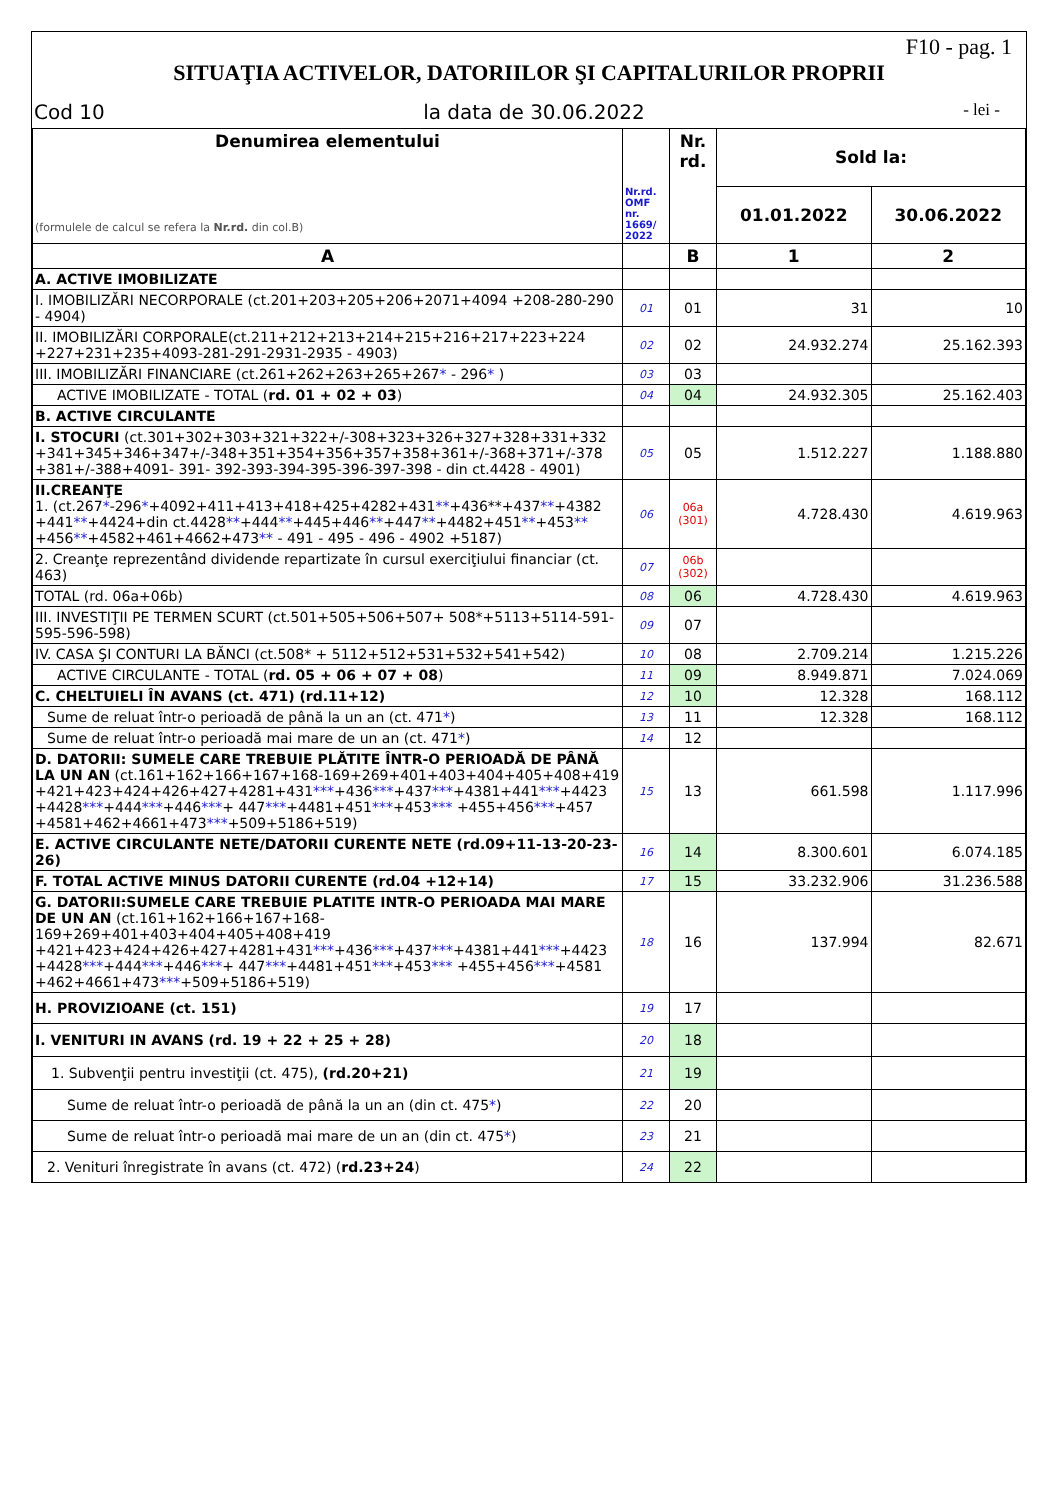F10 - pag. 1
SITUAŢIA ACTIVELOR, DATORIILOR ŞI CAPITALURILOR PROPRII
Cod 10 la data de 30.06.2022 - lei -
| Denumirea elementului (formulele de calcul se refera la Nr.rd. din col.B) | Nr.rd. OMF nr. 1669/ 2022 | Nr. rd. | Sold la: | |
| --- | --- | --- | --- | --- |
| | | | 01.01.2022 | 30.06.2022 |
| A | | B | 1 | 2 |
| A. ACTIVE IMOBILIZATE | | | | |
| I. IMOBILIZĂRI NECORPORALE (ct.201+203+205+206+2071+4094 +208-280-290 - 4904) | 01 | 01 | 31 | 10 |
| II. IMOBILIZĂRI CORPORALE(ct.211+212+213+214+215+216+217+223+224 +227+231+235+4093-281-291-2931-2935 - 4903) | 02 | 02 | 24.932.274 | 25.162.393 |
| III. IMOBILIZĂRI FINANCIARE (ct.261+262+263+265+267 * - 296 * ) | 03 | 03 | | |
| ACTIVE IMOBILIZATE - TOTAL ( rd. 01 + 02 + 03 ) | 04 | 04 | 24.932.305 | 25.162.403 |
| B. ACTIVE CIRCULANTE | | | | |
| I. STOCURI (ct.301+302+303+321+322+/-308+323+326+327+328+331+332 +341+345+346+347+/-348+351+354+356+357+358+361+/-368+371+/-378 +381+/-388+4091- 391- 392-393-394-395-396-397-398 - din ct.4428 - 4901) | 05 | 05 | 1.512.227 | 1.188.880 |
| II.CREANŢE 1. (ct.267 * -296 * +4092+411+413+418+425+4282+431 ** +436**+437 ** +4382 +441 ** +4424+din ct.4428 ** +444 ** +445+446 ** +447 ** +4482+451 ** +453 ** +456 ** +4582+461+4662+473 ** - 491 - 495 - 496 - 4902 +5187) | 06 | 06a (301) | 4.728.430 | 4.619.963 |
| 2. Creanţe reprezentând dividende repartizate în cursul exerciţiului financiar (ct. 463) | 07 | 06b (302) | | |
| TOTAL (rd. 06a+06b) | 08 | 06 | 4.728.430 | 4.619.963 |
| III. INVESTIŢII PE TERMEN SCURT (ct.501+505+506+507+ 508*+5113+5114-591-595-596-598) | 09 | 07 | | |
| IV. CASA ŞI CONTURI LA BĂNCI (ct.508* + 5112+512+531+532+541+542) | 10 | 08 | 2.709.214 | 1.215.226 |
| ACTIVE CIRCULANTE - TOTAL ( rd. 05 + 06 + 07 + 08 ) | 11 | 09 | 8.949.871 | 7.024.069 |
| C. CHELTUIELI ÎN AVANS (ct. 471) (rd.11+12) | 12 | 10 | 12.328 | 168.112 |
| Sume de reluat într-o perioadă de până la un an (ct. 471 * ) | 13 | 11 | 12.328 | 168.112 |
| Sume de reluat într-o perioadă mai mare de un an (ct. 471 * ) | 14 | 12 | | |
| D. DATORII: SUMELE CARE TREBUIE PLĂTITE ÎNTR-O PERIOADĂ DE PÂNĂ LA UN AN (ct.161+162+166+167+168-169+269+401+403+404+405+408+419 +421+423+424+426+427+4281+431 *** +436 *** +437 *** +4381+441 *** +4423 +4428 *** +444 *** +446 *** + 447 *** +4481+451 *** +453 *** +455+456 *** +457 +4581+462+4661+473 *** +509+5186+519) | 15 | 13 | 661.598 | 1.117.996 |
| E. ACTIVE CIRCULANTE NETE/DATORII CURENTE NETE (rd.09+11-13-20-23-26) | 16 | 14 | 8.300.601 | 6.074.185 |
| F. TOTAL ACTIVE MINUS DATORII CURENTE (rd.04 +12+14) | 17 | 15 | 33.232.906 | 31.236.588 |
| G. DATORII:SUMELE CARE TREBUIE PLATITE INTR-O PERIOADA MAI MARE DE UN AN (ct.161+162+166+167+168-169+269+401+403+404+405+408+419 +421+423+424+426+427+4281+431 *** +436 *** +437 *** +4381+441 *** +4423 +4428 *** +444 *** +446 *** + 447 *** +4481+451 *** +453 *** +455+456 *** +4581 +462+4661+473 *** +509+5186+519) | 18 | 16 | 137.994 | 82.671 |
| H. PROVIZIOANE (ct. 151) | 19 | 17 | | |
| I. VENITURI IN AVANS (rd. 19 + 22 + 25 + 28) | 20 | 18 | | |
| 1. Subvenţii pentru investiţii (ct. 475), (rd.20+21) | 21 | 19 | | |
| Sume de reluat într-o perioadă de până la un an (din ct. 475 * ) | 22 | 20 | | |
| Sume de reluat într-o perioadă mai mare de un an (din ct. 475 * ) | 23 | 21 | | |
| 2. Venituri înregistrate în avans (ct. 472) ( rd.23+24 ) | 24 | 22 | | |